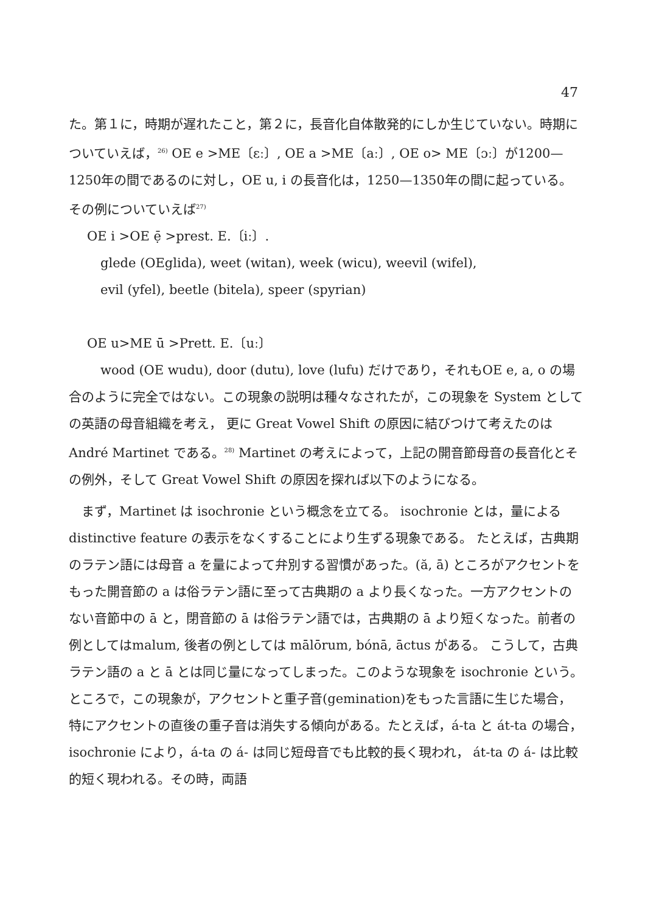47
た。第１に，時期が遅れたこと，第２に，長音化自体散発的にしか生じていない。時期についていえば，<sup>26)</sup> OE e >ME〔ɛː〕, OE a >ME〔aː〕, OE o> ME〔ɔː〕が1200—1250年の間であるのに対し，OE u, i の長音化は，1250—1350年の間に起っている。その例についていえば<sup>27)</sup>
OE i >OE ẹ̄ >prest. E.〔iː〕.
glede (OEglida), weet (witan), week (wicu), weevil (wifel),
evil (yfel), beetle (bitela), speer (spyrian)
OE u>ME ū >Prett. E.〔uː〕
wood (OE wudu), door (dutu), love (lufu) だけであり，それもOE e, a, o の場合のように完全ではない。この現象の説明は種々なされたが，この現象を System としての英語の母音組織を考え， 更に Great Vowel Shift の原因に結びつけて考えたのは André Martinet である。<sup>28)</sup> Martinet の考えによって，上記の開音節母音の長音化とその例外，そして Great Vowel Shift の原因を探れば以下のようになる。
まず，Martinet は isochronie という概念を立てる。 isochronie とは，量による distinctive feature の表示をなくすることにより生ずる現象である。 たとえば，古典期のラテン語には母音 a を量によって弁別する習慣があった。(ă, ā) ところがアクセントをもった開音節の a は俗ラテン語に至って古典期の a より長くなった。一方アクセントのない音節中の ā と，閉音節の ā は俗ラテン語では，古典期の ā より短くなった。前者の例としてはmalum, 後者の例としては mālōrum, bónā, āctus がある。 こうして，古典ラテン語の a と ā とは同じ量になってしまった。このような現象を isochronie という。ところで，この現象が，アクセントと重子音(gemination)をもった言語に生じた場合，特にアクセントの直後の重子音は消失する傾向がある。たとえば，á-ta と át-ta の場合，isochronie により，á-ta の á- は同じ短母音でも比較的長く現われ， át-ta の á- は比較的短く現われる。その時，両語